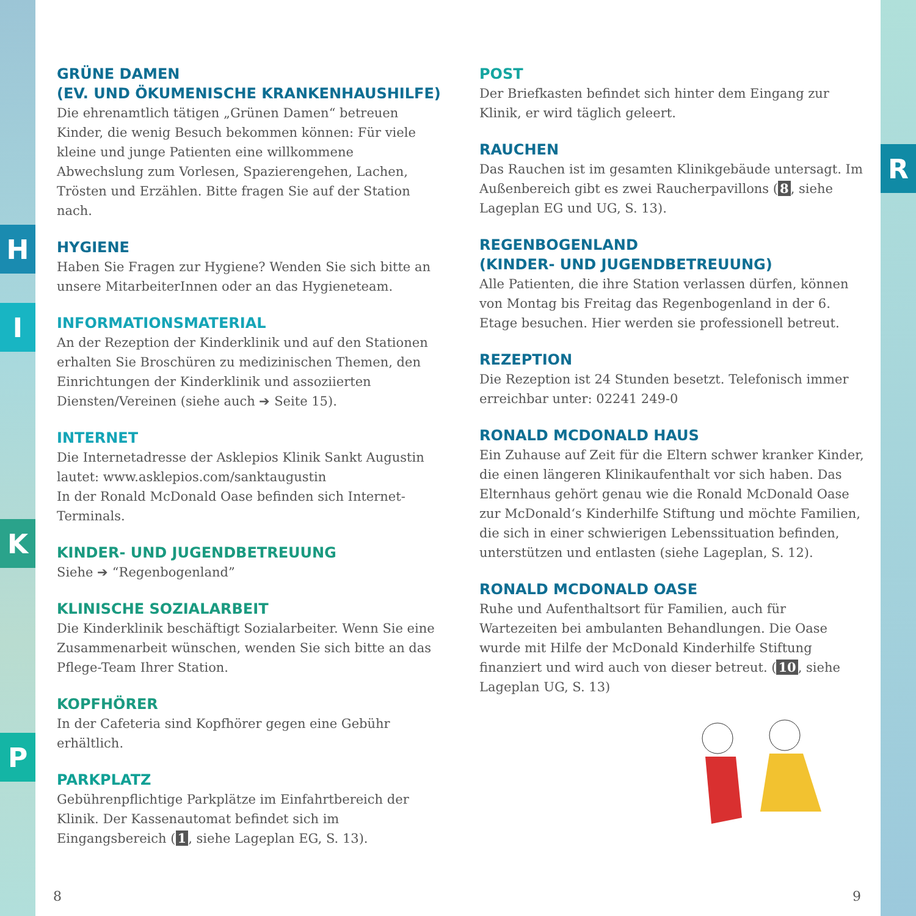H
I
K
P
R
GRÜNE DAMEN
(EV. UND ÖKUMENISCHE KRANKENHAUSHILFE)
Die ehrenamtlich tätigen „Grünen Damen“ betreuen Kinder, die wenig Besuch bekommen können: Für viele kleine und junge Patienten eine willkommene Abwechslung zum Vorlesen, Spazierengehen, Lachen, Trösten und Erzählen. Bitte fragen Sie auf der Station nach.
HYGIENE
Haben Sie Fragen zur Hygiene? Wenden Sie sich bitte an unsere MitarbeiterInnen oder an das Hygieneteam.
INFORMATIONSMATERIAL
An der Rezeption der Kinderklinik und auf den Stationen erhalten Sie Broschüren zu medizinischen Themen, den Einrichtungen der Kinderklinik und assoziierten Diensten/Vereinen (siehe auch ➔ Seite 15).
INTERNET
Die Internetadresse der Asklepios Klinik Sankt Augustin lautet: www.asklepios.com/sanktaugustin
In der Ronald McDonald Oase befinden sich Internet-Terminals.
KINDER- UND JUGENDBETREUUNG
Siehe ➔ “Regenbogenland”
KLINISCHE SOZIALARBEIT
Die Kinderklinik beschäftigt Sozialarbeiter. Wenn Sie eine Zusammenarbeit wünschen, wenden Sie sich bitte an das Pflege-Team Ihrer Station.
KOPFHÖRER
In der Cafeteria sind Kopfhörer gegen eine Gebühr erhältlich.
PARKPLATZ
Gebührenpflichtige Parkplätze im Einfahrtbereich der Klinik. Der Kassenautomat befindet sich im Eingangsbereich (1, siehe Lageplan EG, S. 13).
POST
Der Briefkasten befindet sich hinter dem Eingang zur Klinik, er wird täglich geleert.
RAUCHEN
Das Rauchen ist im gesamten Klinikgebäude untersagt. Im Außenbereich gibt es zwei Raucherpavillons (8, siehe Lageplan EG und UG, S. 13).
REGENBOGENLAND
(KINDER- UND JUGENDBETREUUNG)
Alle Patienten, die ihre Station verlassen dürfen, können von Montag bis Freitag das Regenbogenland in der 6. Etage besuchen. Hier werden sie professionell betreut.
REZEPTION
Die Rezeption ist 24 Stunden besetzt. Telefonisch immer erreichbar unter: 02241 249-0
RONALD MCDONALD HAUS
Ein Zuhause auf Zeit für die Eltern schwer kranker Kinder, die einen längeren Klinikaufenthalt vor sich haben. Das Elternhaus gehört genau wie die Ronald McDonald Oase zur McDonald‘s Kinderhilfe Stiftung und möchte Familien, die sich in einer schwierigen Lebenssituation befinden, unterstützen und entlasten (siehe Lageplan, S. 12).
RONALD MCDONALD OASE
Ruhe und Aufenthaltsort für Familien, auch für Wartezeiten bei ambulanten Behandlungen. Die Oase wurde mit Hilfe der McDonald Kinderhilfe Stiftung finanziert und wird auch von dieser betreut. (10, siehe Lageplan UG, S. 13)
8 9